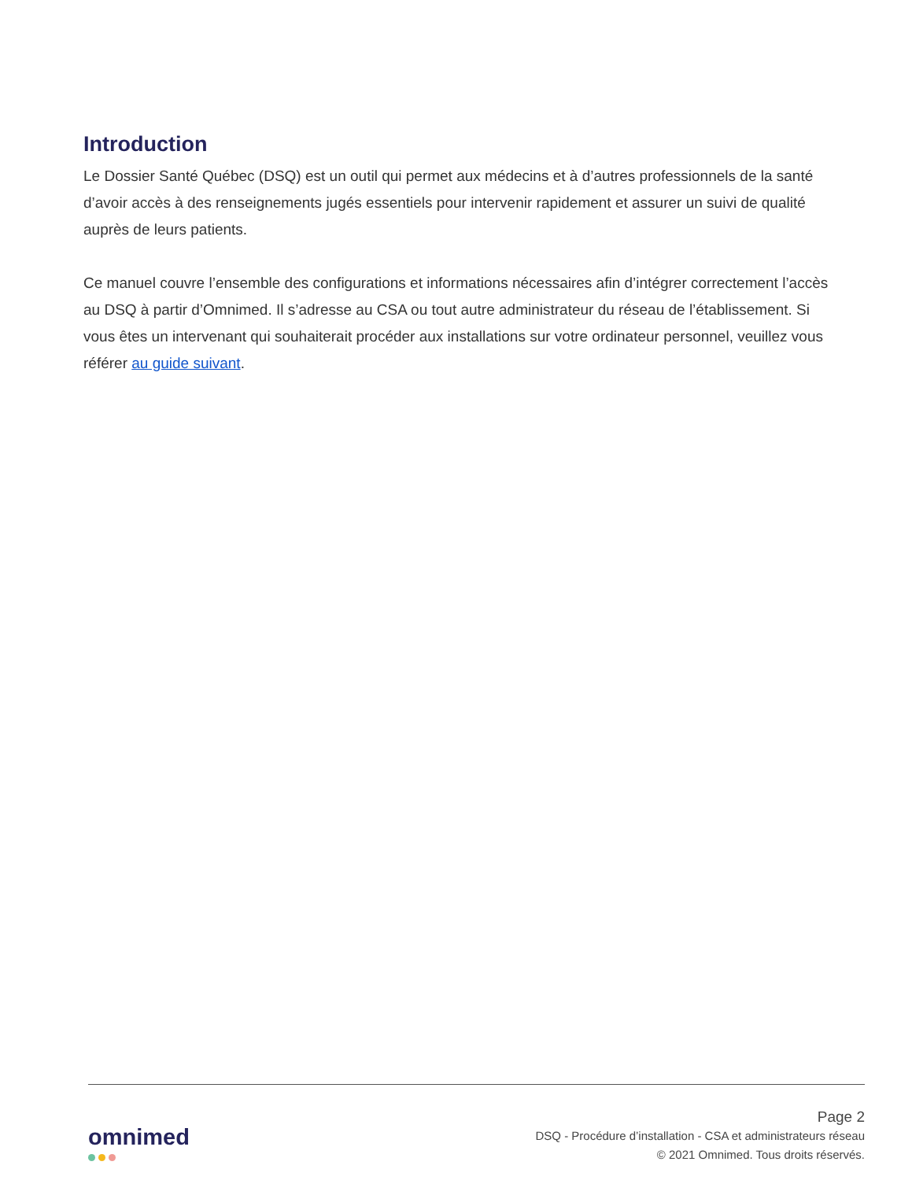Introduction
Le Dossier Santé Québec (DSQ) est un outil qui permet aux médecins et à d’autres professionnels de la santé d’avoir accès à des renseignements jugés essentiels pour intervenir rapidement et assurer un suivi de qualité auprès de leurs patients.
Ce manuel couvre l’ensemble des configurations et informations nécessaires afin d’intégrer correctement l’accès au DSQ à partir d’Omnimed. Il s’adresse au CSA ou tout autre administrateur du réseau de l’établissement. Si vous êtes un intervenant qui souhaiterait procéder aux installations sur votre ordinateur personnel, veuillez vous référer au guide suivant.
omnimed
Page 2
DSQ - Procédure d’installation - CSA et administrateurs réseau
© 2021 Omnimed. Tous droits réservés.